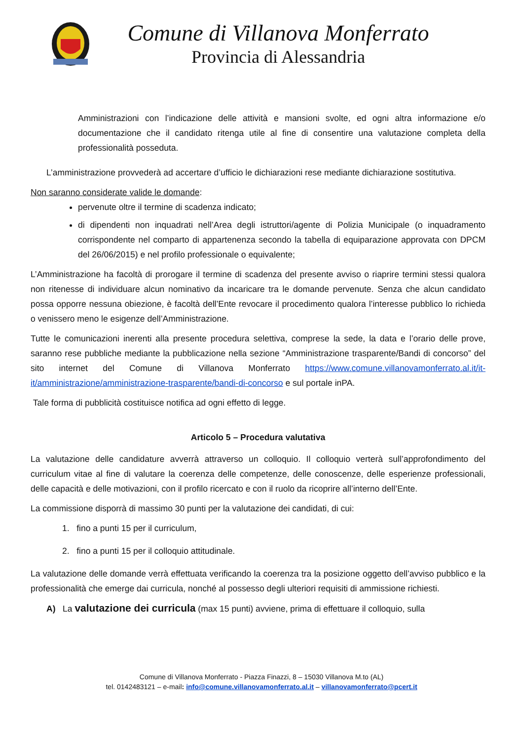Comune di Villanova Monferrato
Provincia di Alessandria
Amministrazioni con l’indicazione delle attività e mansioni svolte, ed ogni altra informazione e/o documentazione che il candidato ritenga utile al fine di consentire una valutazione completa della professionalità posseduta.
L’amministrazione provvederà ad accertare d’ufficio le dichiarazioni rese mediante dichiarazione sostitutiva.
Non saranno considerate valide le domande:
pervenute oltre il termine di scadenza indicato;
di dipendenti non inquadrati nell’Area degli istruttori/agente di Polizia Municipale (o inquadramento corrispondente nel comparto di appartenenza secondo la tabella di equiparazione approvata con DPCM del 26/06/2015) e nel profilo professionale o equivalente;
L’Amministrazione ha facoltà di prorogare il termine di scadenza del presente avviso o riaprire termini stessi qualora non ritenesse di individuare alcun nominativo da incaricare tra le domande pervenute. Senza che alcun candidato possa opporre nessuna obiezione, è facoltà dell’Ente revocare il procedimento qualora l’interesse pubblico lo richieda o venissero meno le esigenze dell’Amministrazione.
Tutte le comunicazioni inerenti alla presente procedura selettiva, comprese la sede, la data e l’orario delle prove, saranno rese pubbliche mediante la pubblicazione nella sezione “Amministrazione trasparente/Bandi di concorso” del sito internet del Comune di Villanova Monferrato https://www.comune.villanovamonferrato.al.it/it-it/amministrazione/amministrazione-trasparente/bandi-di-concorso e sul portale inPA.
Tale forma di pubblicità costituisce notifica ad ogni effetto di legge.
Articolo 5 – Procedura valutativa
La valutazione delle candidature avverrà attraverso un colloquio. Il colloquio verterà sull’approfondimento del curriculum vitae al fine di valutare la coerenza delle competenze, delle conoscenze, delle esperienze professionali, delle capacità e delle motivazioni, con il profilo ricercato e con il ruolo da ricoprire all’interno dell’Ente.
La commissione disporrà di massimo 30 punti per la valutazione dei candidati, di cui:
1. fino a punti 15 per il curriculum,
2. fino a punti 15 per il colloquio attitudinale.
La valutazione delle domande verrà effettuata verificando la coerenza tra la posizione oggetto dell’avviso pubblico e la professionalità che emerge dai curricula, nonché al possesso degli ulteriori requisiti di ammissione richiesti.
A) La valutazione dei curricula (max 15 punti) avviene, prima di effettuare il colloquio, sulla
Comune di Villanova Monferrato - Piazza Finazzi, 8 – 15030 Villanova M.to (AL)
tel. 0142483121 – e-mail: info@comune.villanovamonferrato.al.it – villanovamonferrato@pcert.it